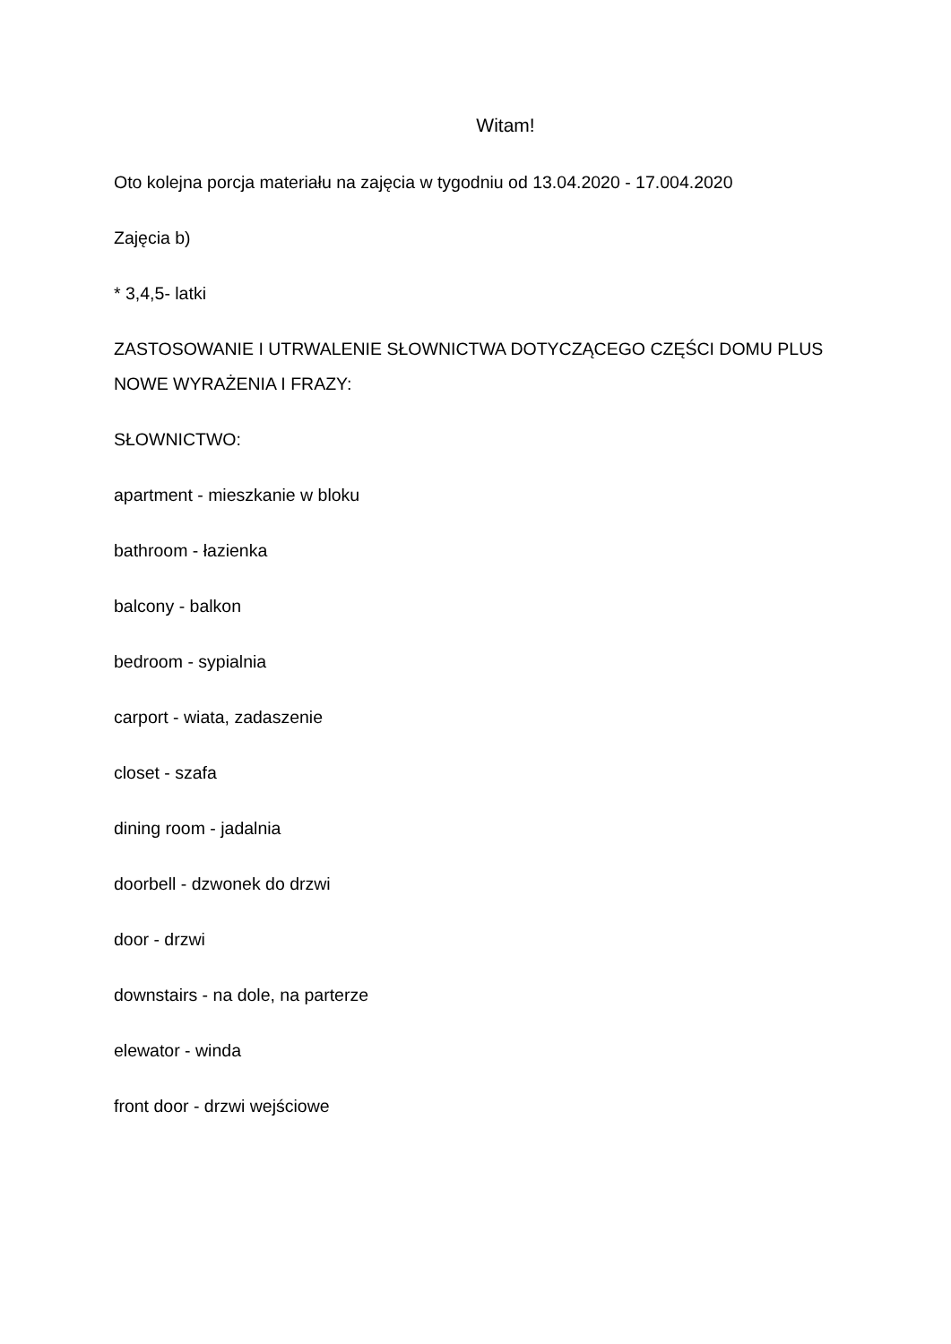Witam!
Oto kolejna porcja materiału na zajęcia w tygodniu od 13.04.2020 - 17.004.2020
Zajęcia b)
* 3,4,5- latki
ZASTOSOWANIE I UTRWALENIE SŁOWNICTWA DOTYCZĄCEGO CZĘŚCI DOMU PLUS NOWE WYRAŻENIA I FRAZY:
SŁOWNICTWO:
apartment - mieszkanie w bloku
bathroom - łazienka
balcony - balkon
bedroom - sypialnia
carport - wiata, zadaszenie
closet - szafa
dining room - jadalnia
doorbell - dzwonek do drzwi
door - drzwi
downstairs - na dole, na parterze
elewator - winda
front door - drzwi wejściowe